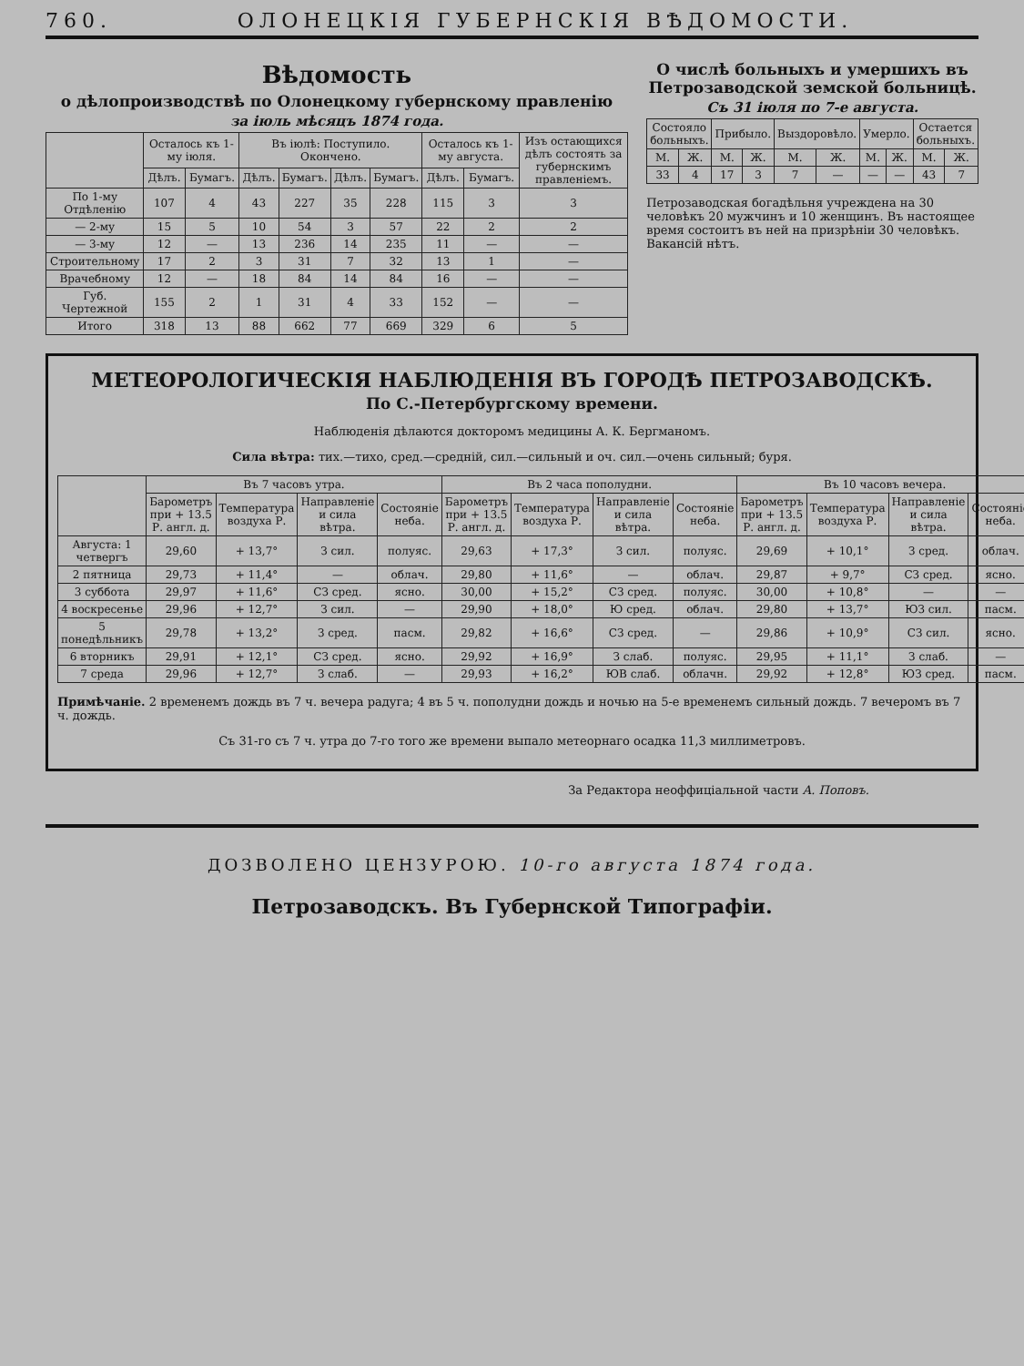760. ОЛОНЕЦКІЯ ГУБЕРНСКІЯ ВѢДОМОСТИ.
Вѣдомость
о дѣлопроизводствѣ по Олонецкому губернскому правленію
за іюль мѣсяцъ 1874 года.
| | Осталось къ 1-му іюля. | | Въ іюлѣ: Поступило. Окончено. | | | | Осталось къ 1-му августа. | | Изъ остающихся дѣлъ состоять за губернскимъ правленіемъ. |
| --- | --- | --- | --- | --- | --- | --- | --- | --- | --- |
| | Дѣлъ. | Бумагъ. | Дѣлъ. | Бумагъ. | Дѣлъ. | Бумагъ. | Дѣлъ. | Бумагъ. | |
| По 1-му Отдѣленію | 107 | 4 | 43 | 227 | 35 | 228 | 115 | 3 | 3 |
| — 2-му | 15 | 5 | 10 | 54 | 3 | 57 | 22 | 2 | 2 |
| — 3-му | 12 | — | 13 | 236 | 14 | 235 | 11 | — | — |
| Строительному | 17 | 2 | 3 | 31 | 7 | 32 | 13 | 1 | — |
| Врачебному | 12 | — | 18 | 84 | 14 | 84 | 16 | — | — |
| Губ. Чертежной | 155 | 2 | 1 | 31 | 4 | 33 | 152 | — | — |
| Итого | 318 | 13 | 88 | 662 | 77 | 669 | 329 | 6 | 5 |
О числѣ больныхъ и умершихъ въ Петрозаводской земской больницѣ.
Съ 31 іюля по 7-е августа.
| Состояло больныхъ. | | Прибыло. | | Выздоровѣло. | | Умерло. | | Остается больныхъ. | |
| --- | --- | --- | --- | --- | --- | --- | --- | --- | --- |
| М. | Ж. | М. | Ж. | М. | Ж. | М. | Ж. | М. | Ж. |
| 33 | 4 | 17 | 3 | 7 | — | — | — | 43 | 7 |
Петрозаводская богадѣльня учреждена на 30 человѣкъ 20 мужчинъ и 10 женщинъ. Въ настоящее время состоитъ въ ней на призрѣніи 30 человѣкъ. Вакансій нѣтъ.
МЕТЕОРОЛОГИЧЕСКІЯ НАБЛЮДЕНІЯ ВЪ ГОРОДѢ ПЕТРОЗАВОДСКѢ.
По С.-Петербургскому времени.
Наблюденія дѣлаются докторомъ медицины А. К. Бергманомъ.
Сила вѣтра: тих.—тихо, сред.—средній, сил.—сильный и оч. сил.—очень сильный; буря.
| | Въ 7 часовъ утра. | | | | Въ 2 часа пополудни. | | | | Въ 10 часовъ вечера. | | | |
| --- | --- | --- | --- | --- | --- | --- | --- | --- | --- | --- | --- | --- |
| | Барометръ при + 13.5 Р. англ. д. | Температура воздуха Р. | Направленіе и сила вѣтра. | Состояніе неба. | Барометръ при + 13.5 Р. англ. д. | Температура воздуха Р. | Направленіе и сила вѣтра. | Состояніе неба. | Барометръ при + 13.5 Р. англ. д. | Температура воздуха Р. | Направленіе и сила вѣтра. | Состояніе неба. |
| Августа: 1 четвергъ | 29,60 | + 13,7° | З сил. | полуяс. | 29,63 | + 17,3° | З сил. | полуяс. | 29,69 | + 10,1° | З сред. | облач. |
| 2 пятница | 29,73 | + 11,4° | — | облач. | 29,80 | + 11,6° | — | облач. | 29,87 | + 9,7° | СЗ сред. | ясно. |
| 3 суббота | 29,97 | + 11,6° | СЗ сред. | ясно. | 30,00 | + 15,2° | СЗ сред. | полуяс. | 30,00 | + 10,8° | — | — |
| 4 воскресенье | 29,96 | + 12,7° | З сил. | — | 29,90 | + 18,0° | Ю сред. | облач. | 29,80 | + 13,7° | ЮЗ сил. | пасм. |
| 5 понедѣльникъ | 29,78 | + 13,2° | З сред. | пасм. | 29,82 | + 16,6° | СЗ сред. | — | 29,86 | + 10,9° | СЗ сил. | ясно. |
| 6 вторникъ | 29,91 | + 12,1° | СЗ сред. | ясно. | 29,92 | + 16,9° | З слаб. | полуяс. | 29,95 | + 11,1° | З слаб. | — |
| 7 среда | 29,96 | + 12,7° | З слаб. | — | 29,93 | + 16,2° | ЮВ слаб. | облачн. | 29,92 | + 12,8° | ЮЗ сред. | пасм. |
Примѣчаніе. 2 временемъ дождь въ 7 ч. вечера радуга; 4 въ 5 ч. пополудни дождь и ночью на 5-е временемъ сильный дождь. 7 вечеромъ въ 7 ч. дождь.
Съ 31-го съ 7 ч. утра до 7-го того же времени выпало метеорнаго осадка 11,3 миллиметровъ.
За Редактора неоффиціальной части А. Поповъ.
ДОЗВОЛЕНО ЦЕНЗУРОЮ. 10-го августа 1874 года.
Петрозаводскъ. Въ Губернской Типографіи.